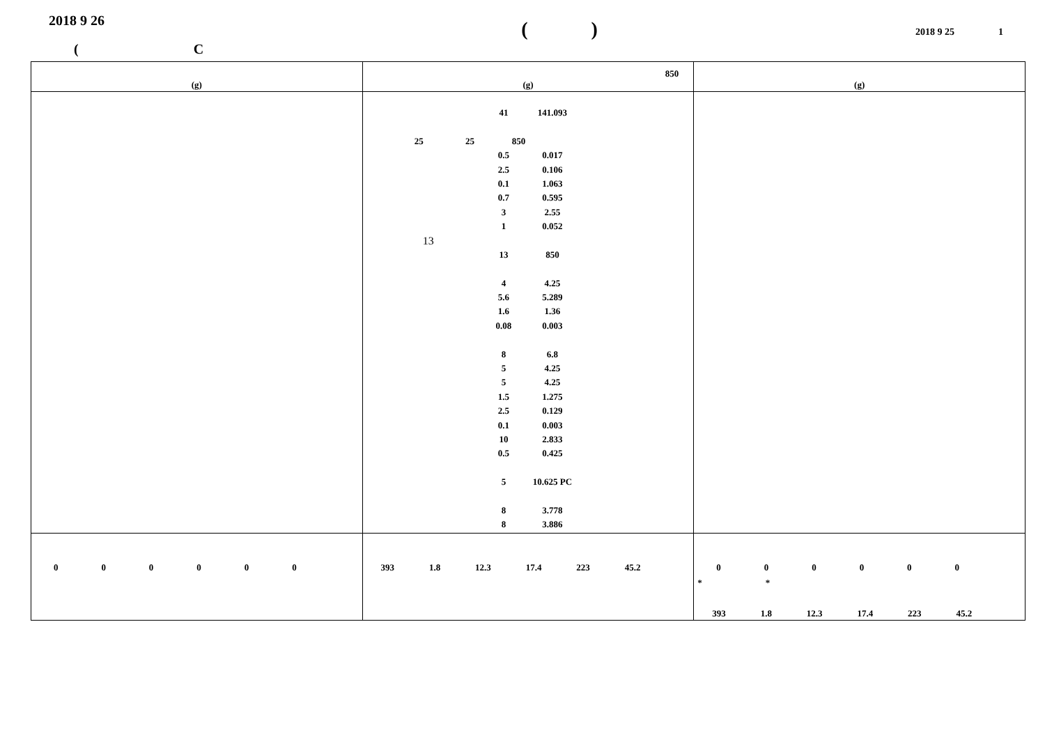2018 9 26
( C
( )
2018 9 25 1
| (g) | 850 (g) | (g) |
| --- | --- | --- |
| | 41 141.093 25 25 850 0.5 0.017 2.5 0.106 0.1 1.063 0.7 0.595 3 2.55 1 0.052 13 13 850 4 4.25 5.6 5.289 1.6 1.36 0.08 0.003 8 6.8 5 4.25 5 4.25 1.5 1.275 2.5 0.129 0.1 0.003 10 2.833 0.5 0.425 5 10.625 PC 8 3.778 8 3.886 | |
| 0 0 0 0 0 0 | 393 1.8 12.3 17.4 223 45.2 | 0 0 0 0 0 0 * * 393 1.8 12.3 17.4 223 45.2 |